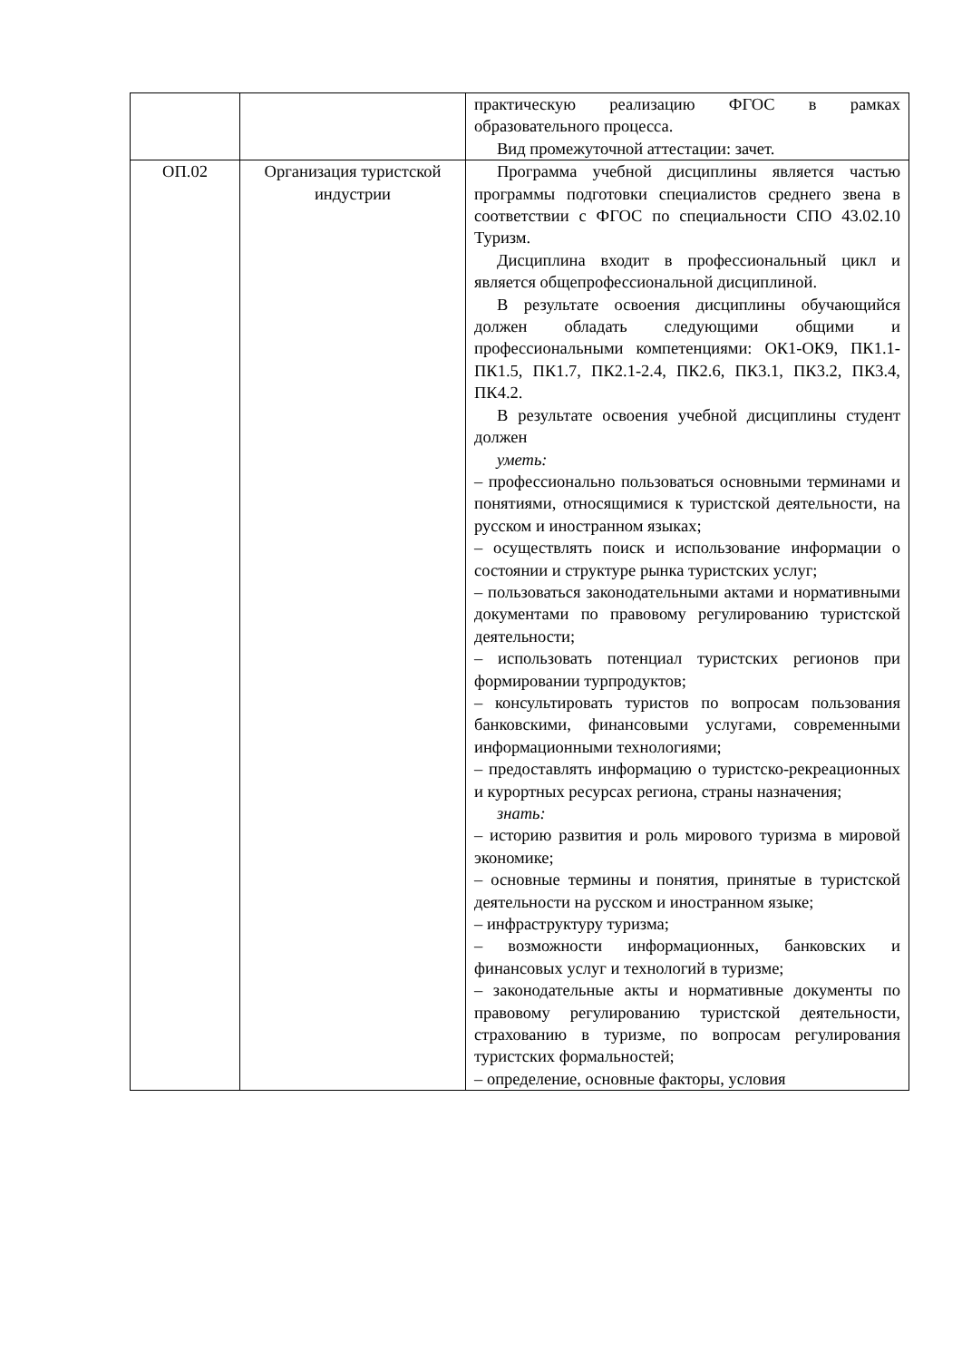| | | практическую реализацию ФГОС в рамках образовательного процесса. Вид промежуточной аттестации: зачет. |
| ОП.02 | Организация туристской индустрии | Программа учебной дисциплины является частью программы подготовки специалистов среднего звена в соответствии с ФГОС по специальности СПО 43.02.10 Туризм. Дисциплина входит в профессиональный цикл и является общепрофессиональной дисциплиной. В результате освоения дисциплины обучающийся должен обладать следующими общими и профессиональными компетенциями: ОК1-ОК9, ПК1.1-ПК1.5, ПК1.7, ПК2.1-2.4, ПК2.6, ПК3.1, ПК3.2, ПК3.4, ПК4.2. В результате освоения учебной дисциплины студент должен уметь: – профессионально пользоваться основными терминами и понятиями, относящимися к туристской деятельности, на русском и иностранном языках; – осуществлять поиск и использование информации о состоянии и структуре рынка туристских услуг; – пользоваться законодательными актами и нормативными документами по правовому регулированию туристской деятельности; – использовать потенциал туристских регионов при формировании турпродуктов; – консультировать туристов по вопросам пользования банковскими, финансовыми услугами, современными информационными технологиями; – предоставлять информацию о туристско-рекреационных и курортных ресурсах региона, страны назначения; знать: – историю развития и роль мирового туризма в мировой экономике; – основные термины и понятия, принятые в туристской деятельности на русском и иностранном языке; – инфраструктуру туризма; – возможности информационных, банковских и финансовых услуг и технологий в туризме; – законодательные акты и нормативные документы по правовому регулированию туристской деятельности, страхованию в туризме, по вопросам регулирования туристских формальностей; – определение, основные факторы, условия |